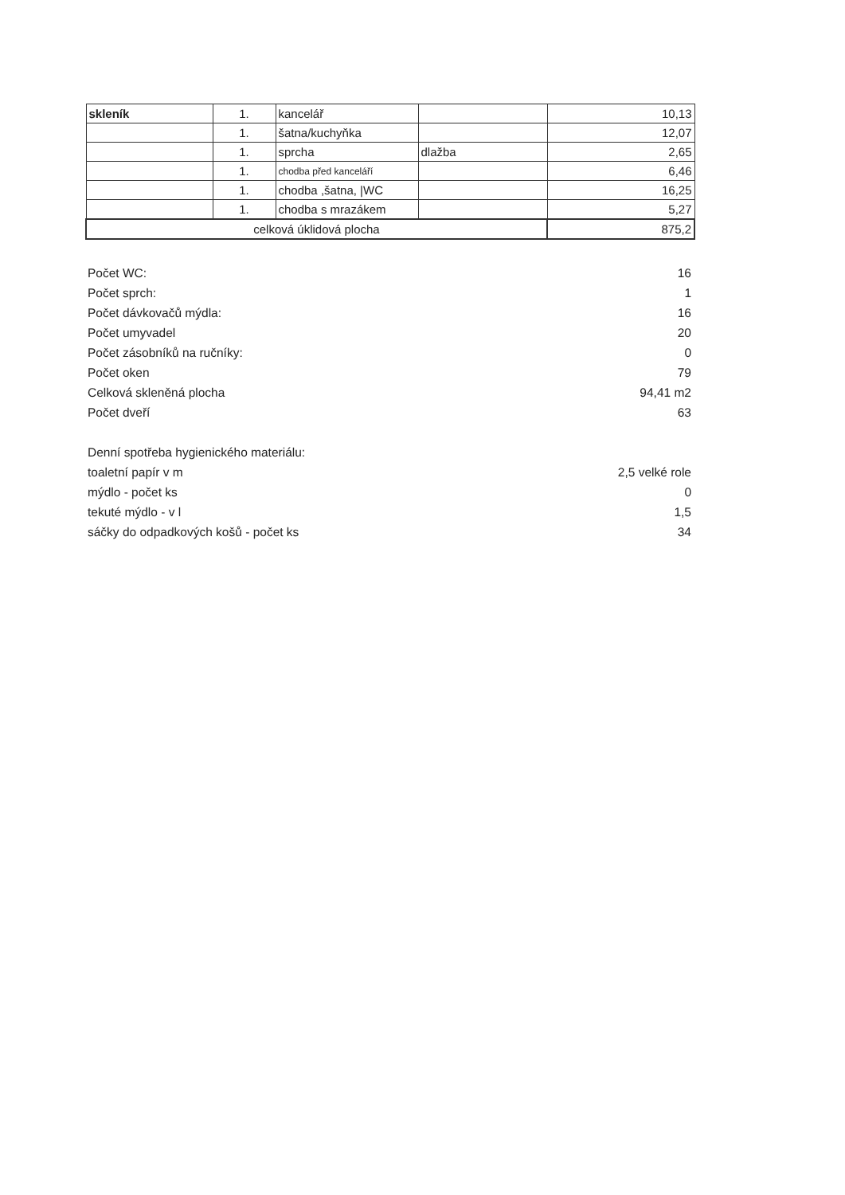| skleník | 1. | kancelář | | 10,13 |
| | 1. | šatna/kuchyňka | | 12,07 |
| | 1. | sprcha | dlažba | 2,65 |
| | 1. | chodba před kanceláří | | 6,46 |
| | 1. | chodba ,šatna, /WC | | 16,25 |
| | 1. | chodba s mrazákem | | 5,27 |
| celková úklidová plocha | | | | 875,2 |
Počet WC: 16
Počet sprch: 1
Počet dávkovačů mýdla: 16
Počet umyvadel 20
Počet zásobníků na ručníky: 0
Počet oken 79
Celková skleněná plocha 94,41 m2
Počet dveří 63
Denní spotřeba hygienického materiálu:
toaletní papír v m 2,5 velké role
mýdlo - počet ks 0
tekuté mýdlo - v l 1,5
sáčky do odpadkových košů - počet ks 34